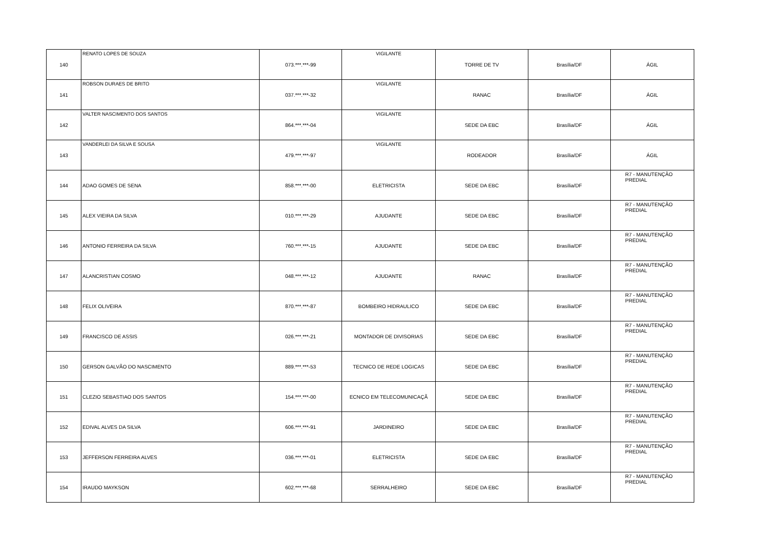| 140 | RENATO LOPES DE SOUZA | 073.***.***-99 | VIGILANTE | TORRE DE TV | Brasília/DF | ÁGIL |
| 141 | ROBSON DURAES DE BRITO | 037.***.***-32 | VIGILANTE | RANAC | Brasília/DF | ÁGIL |
| 142 | VALTER NASCIMENTO DOS SANTOS | 864.***.***-04 | VIGILANTE | SEDE DA EBC | Brasília/DF | ÁGIL |
| 143 | VANDERLEI DA SILVA E SOUSA | 479.***.***-97 | VIGILANTE | RODEADOR | Brasília/DF | ÁGIL |
| 144 | ADAO GOMES DE SENA | 858.***.***-00 | ELETRICISTA | SEDE DA EBC | Brasília/DF | R7 - MANUTENÇÃO PREDIAL |
| 145 | ALEX VIEIRA DA SILVA | 010.***.***-29 | AJUDANTE | SEDE DA EBC | Brasília/DF | R7 - MANUTENÇÃO PREDIAL |
| 146 | ANTONIO FERREIRA DA SILVA | 760.***.***-15 | AJUDANTE | SEDE DA EBC | Brasília/DF | R7 - MANUTENÇÃO PREDIAL |
| 147 | ALANCRISTIAN COSMO | 048.***.***-12 | AJUDANTE | RANAC | Brasília/DF | R7 - MANUTENÇÃO PREDIAL |
| 148 | FELIX OLIVEIRA | 870.***.***-87 | BOMBEIRO HIDRAULICO | SEDE DA EBC | Brasília/DF | R7 - MANUTENÇÃO PREDIAL |
| 149 | FRANCISCO DE ASSIS | 026.***.***-21 | MONTADOR DE DIVISORIAS | SEDE DA EBC | Brasília/DF | R7 - MANUTENÇÃO PREDIAL |
| 150 | GERSON GALVÃO DO NASCIMENTO | 889.***.***-53 | TECNICO DE REDE LOGICAS | SEDE DA EBC | Brasília/DF | R7 - MANUTENÇÃO PREDIAL |
| 151 | CLEZIO SEBASTIAO DOS SANTOS | 154.***.***-00 | ECNICO EM TELECOMUNICAÇÃ | SEDE DA EBC | Brasília/DF | R7 - MANUTENÇÃO PREDIAL |
| 152 | EDIVAL ALVES DA SILVA | 606.***.***-91 | JARDINEIRO | SEDE DA EBC | Brasília/DF | R7 - MANUTENÇÃO PREDIAL |
| 153 | JEFFERSON FERREIRA ALVES | 036.***.***-01 | ELETRICISTA | SEDE DA EBC | Brasília/DF | R7 - MANUTENÇÃO PREDIAL |
| 154 | IRAUDO MAYKSON | 602.***.***-68 | SERRALHEIRO | SEDE DA EBC | Brasília/DF | R7 - MANUTENÇÃO PREDIAL |